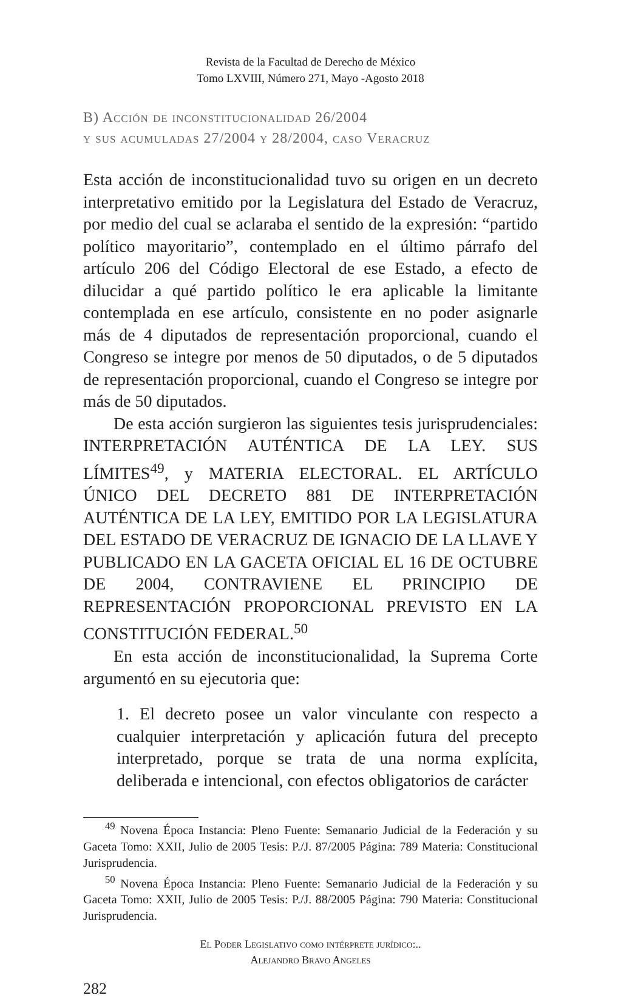Revista de la Facultad de Derecho de México
Tomo LXVIII, Número 271, Mayo -Agosto 2018
B) Acción de inconstitucionalidad 26/2004
y sus acumuladas 27/2004 y 28/2004, caso Veracruz
Esta acción de inconstitucionalidad tuvo su origen en un decreto interpretativo emitido por la Legislatura del Estado de Veracruz, por medio del cual se aclaraba el sentido de la expresión: “partido político mayoritario”, contemplado en el último párrafo del artículo 206 del Código Electoral de ese Estado, a efecto de dilucidar a qué partido político le era aplicable la limitante contemplada en ese artículo, consistente en no poder asignarle más de 4 diputados de representación proporcional, cuando el Congreso se integre por menos de 50 diputados, o de 5 diputados de representación proporcional, cuando el Congreso se integre por más de 50 diputados.
De esta acción surgieron las siguientes tesis jurisprudenciales: INTERPRETACIÓN AUTÉNTICA DE LA LEY. SUS LÍMITES<sup>49</sup>, y MATERIA ELECTORAL. EL ARTÍCULO ÚNICO DEL DECRETO 881 DE INTERPRETACIÓN AUTÉNTICA DE LA LEY, EMITIDO POR LA LEGISLATURA DEL ESTADO DE VERACRUZ DE IGNACIO DE LA LLAVE Y PUBLICADO EN LA GACETA OFICIAL EL 16 DE OCTUBRE DE 2004, CONTRAVIENE EL PRINCIPIO DE REPRESENTACIÓN PROPORCIONAL PREVISTO EN LA CONSTITUCIÓN FEDERAL.<sup>50</sup>
En esta acción de inconstitucionalidad, la Suprema Corte argumentó en su ejecutoria que:
1. El decreto posee un valor vinculante con respecto a cualquier interpretación y aplicación futura del precepto interpretado, porque se trata de una norma explícita, deliberada e intencional, con efectos obligatorios de carácter
<sup>49</sup> Novena Época Instancia: Pleno Fuente: Semanario Judicial de la Federación y su Gaceta Tomo: XXII, Julio de 2005 Tesis: P./J. 87/2005 Página: 789 Materia: Constitucional Jurisprudencia.
<sup>50</sup> Novena Época Instancia: Pleno Fuente: Semanario Judicial de la Federación y su Gaceta Tomo: XXII, Julio de 2005 Tesis: P./J. 88/2005 Página: 790 Materia: Constitucional Jurisprudencia.
El Poder Legislativo como intérprete jurídico:..
Alejandro Bravo Angeles
282